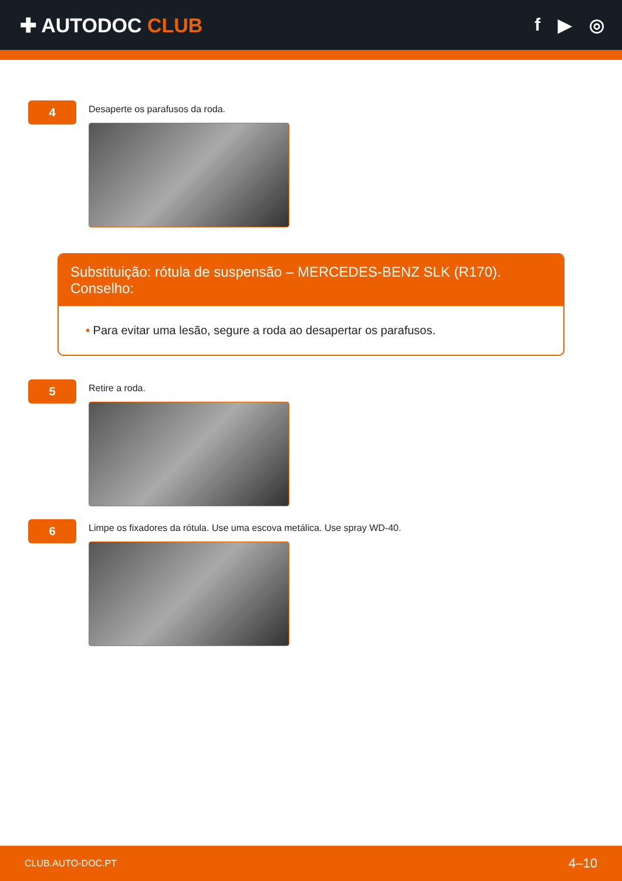✚ AUTODOC CLUB f ▶ ◎
4
Desaperte os parafusos da roda.
Substituição: rótula de suspensão – MERCEDES-BENZ SLK (R170). Conselho:
• Para evitar uma lesão, segure a roda ao desapertar os parafusos.
5
Retire a roda.
6
Limpe os fixadores da rótula. Use uma escova metálica. Use spray WD-40.
CLUB.AUTO-DOC.PT 4–10